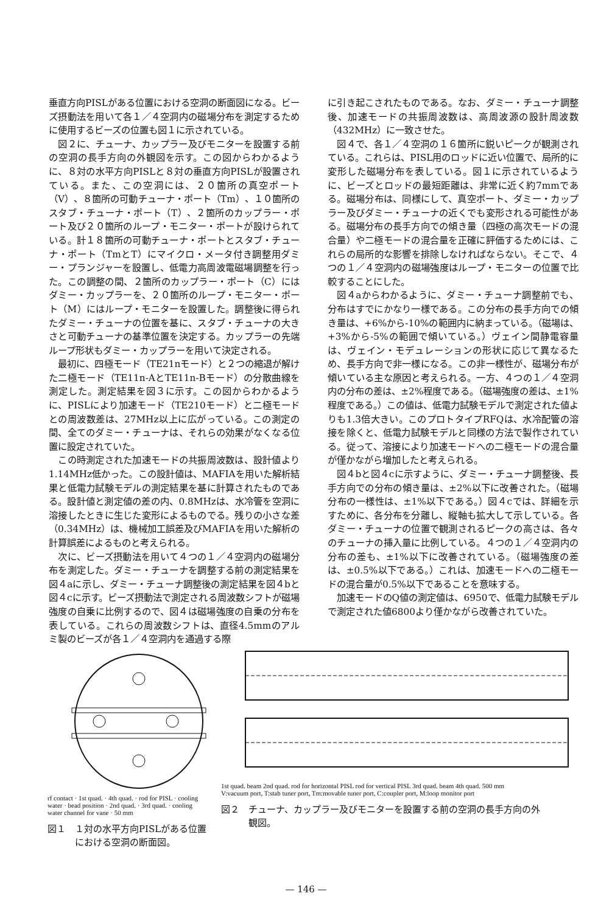垂直方向PISLがある位置における空洞の断面図になる。ビーズ摂動法を用いて各１／４空洞内の磁場分布を測定するために使用するビーズの位置も図１に示されている。
図２に、チューナ、カップラー及びモニターを設置する前の空洞の長手方向の外観図を示す。この図からわかるように、８対の水平方向PISLと８対の垂直方向PISLが設置されている。また、この空洞には、２０箇所の真空ポート（V）、８箇所の可動チューナ・ポート（Tm）、１０箇所のスタブ・チューナ・ポート（T）、２箇所のカップラー・ポート及び２０箇所のループ・モニター・ポートが設けられている。計１８箇所の可動チューナ・ポートとスタブ・チューナ・ポート（TmとT）にマイクロ・メータ付き調整用ダミー・プランジャーを設置し、低電力高周波電磁場調整を行った。この調整の間、２箇所のカップラー・ポート（C）にはダミー・カップラーを、２０箇所のループ・モニター・ポート（M）にはループ・モニターを設置した。調整後に得られたダミー・チューナの位置を基に、スタブ・チューナの大きさと可動チューナの基準位置を決定する。カップラーの先端ループ形状もダミー・カップラーを用いて決定される。
最初に、四極モード（TE21nモード）と２つの縮退が解けた二極モード（TE11n-AとTE11n-Bモード）の分散曲線を測定した。測定結果を図３に示す。この図からわかるように、PISLにより加速モード（TE210モード）と二極モードとの周波数差は、27MHz以上に広がっている。この測定の間、全てのダミー・チューナは、それらの効果がなくなる位置に設定されていた。
この時測定された加速モードの共振周波数は、設計値より1.14MHz低かった。この設計値は、MAFIAを用いた解析結果と低電力試験モデルの測定結果を基に計算されたものである。設計値と測定値の差の内、0.8MHzは、水冷管を空洞に溶接したときに生じた変形によるものでる。残りの小さな差（0.34MHz）は、機械加工誤差及びMAFIAを用いた解析の計算誤差によるものと考えられる。
次に、ビーズ摂動法を用いて４つの１／４空洞内の磁場分布を測定した。ダミー・チューナを調整する前の測定結果を図４aに示し、ダミー・チューナ調整後の測定結果を図４bと図４cに示す。ビーズ摂動法で測定される周波数シフトが磁場強度の自乗に比例するので、図４は磁場強度の自乗の分布を表している。これらの周波数シフトは、直径4.5mmのアルミ製のビーズが各１／４空洞内を通過する際
に引き起こされたものである。なお、ダミー・チューナ調整後、加速モードの共振周波数は、高周波源の設計周波数（432MHz）に一致させた。
図４で、各１／４空洞の１６箇所に鋭いピークが観測されている。これらは、PISL用のロッドに近い位置で、局所的に変形した磁場分布を表している。図１に示されているように、ビーズとロッドの最短距離は、非常に近く約7mmである。磁場分布は、同様にして、真空ポート、ダミー・カップラー及びダミー・チューナの近くでも変形される可能性がある。磁場分布の長手方向での傾き量（四極の高次モードの混合量）や二極モードの混合量を正確に評価するためには、これらの局所的な影響を排除しなければならない。そこで、４つの１／４空洞内の磁場強度はループ・モニターの位置で比較することにした。
図４aからわかるように、ダミー・チューナ調整前でも、分布はすでにかなり一様である。この分布の長手方向での傾き量は、+6%から-10%の範囲内に納まっている。（磁場は、+3%から-5%の範囲で傾いている。）ヴェイン間静電容量は、ヴェイン・モデュレーションの形状に応じて異なるため、長手方向で非一様になる。この非一様性が、磁場分布が傾いている主な原因と考えられる。一方、４つの１／４空洞内の分布の差は、±2%程度である。（磁場強度の差は、±1%程度である。）この値は、低電力試験モデルで測定された値よりも1.3倍大きい。このプロトタイプRFQは、水冷配管の溶接を除くと、低電力試験モデルと同様の方法で製作されている。従って、溶接により加速モードへの二極モードの混合量が僅かながら増加したと考えられる。
図４bと図４cに示すように、ダミー・チューナ調整後、長手方向での分布の傾き量は、±2%以下に改善された。（磁場分布の一様性は、±1%以下である。）図４cでは、詳細を示すために、各分布を分離し、縦軸も拡大して示している。各ダミー・チューナの位置で観測されるピークの高さは、各々のチューナの挿入量に比例している。４つの１／４空洞内の分布の差も、±1%以下に改善されている。（磁場強度の差は、±0.5%以下である。）これは、加速モードへの二極モードの混合量が0.5%以下であることを意味する。
加速モードのQ値の測定値は、6950で、低電力試験モデルで測定された値6800より僅かながら改善されていた。
rf contact · 1st quad. · 4th quad. · rod for PISL · cooling water · bead position · 2nd quad. · 3rd quad. · cooling water channel for vane · 50 mm
図１　１対の水平方向PISLがある位置
　　　における空洞の断面図。
1st quad. beam 2nd quad. rod for horizontal PISL rod for vertical PISL 3rd quad. beam 4th quad. 500 mm
V:vacuum port, T:stab tuner port, Tm:movable tuner port, C:coupler port, M:loop monitor port
図２　チューナ、カップラー及びモニターを設置する前の空洞の長手方向の外
　　　観図。
— 146 —